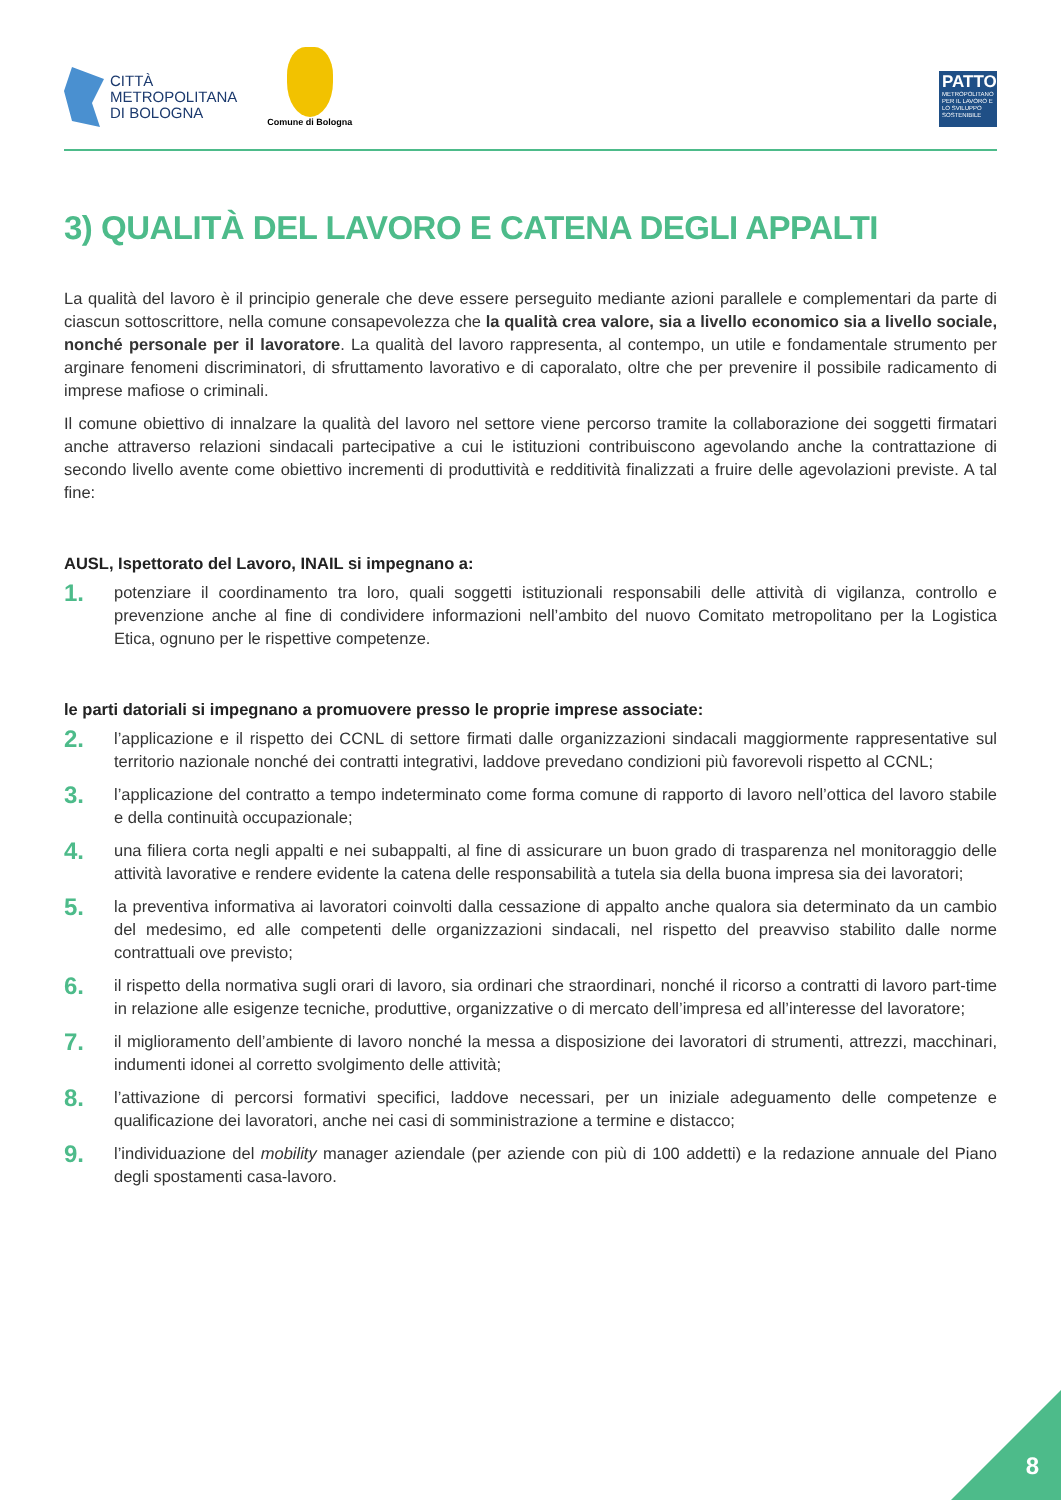CITTÀ
METROPOLITANA
DI BOLOGNA
Comune di Bologna
PATTO
METROPOLITANO PER IL LAVORO E LO SVILUPPO SOSTENIBILE
3) QUALITÀ DEL LAVORO E CATENA DEGLI APPALTI
La qualità del lavoro è il principio generale che deve essere perseguito mediante azioni parallele e complementari da parte di ciascun sottoscrittore, nella comune consapevolezza che la qualità crea valore, sia a livello economico sia a livello sociale, nonché personale per il lavoratore. La qualità del lavoro rappresenta, al contempo, un utile e fondamentale strumento per arginare fenomeni discriminatori, di sfruttamento lavorativo e di caporalato, oltre che per prevenire il possibile radicamento di imprese mafiose o criminali.
Il comune obiettivo di innalzare la qualità del lavoro nel settore viene percorso tramite la collaborazione dei soggetti firmatari anche attraverso relazioni sindacali partecipative a cui le istituzioni contribuiscono agevolando anche la contrattazione di secondo livello avente come obiettivo incrementi di produttività e redditività finalizzati a fruire delle agevolazioni previste. A tal fine:
AUSL, Ispettorato del Lavoro, INAIL si impegnano a:
1.
potenziare il coordinamento tra loro, quali soggetti istituzionali responsabili delle attività di vigilanza, controllo e prevenzione anche al fine di condividere informazioni nell’ambito del nuovo Comitato metropolitano per la Logistica Etica, ognuno per le rispettive competenze.
le parti datoriali si impegnano a promuovere presso le proprie imprese associate:
2.
l’applicazione e il rispetto dei CCNL di settore firmati dalle organizzazioni sindacali maggiormente rappresentative sul territorio nazionale nonché dei contratti integrativi, laddove prevedano condizioni più favorevoli rispetto al CCNL;
3.
l’applicazione del contratto a tempo indeterminato come forma comune di rapporto di lavoro nell’ottica del lavoro stabile e della continuità occupazionale;
4.
una filiera corta negli appalti e nei subappalti, al fine di assicurare un buon grado di trasparenza nel monitoraggio delle attività lavorative e rendere evidente la catena delle responsabilità a tutela sia della buona impresa sia dei lavoratori;
5.
la preventiva informativa ai lavoratori coinvolti dalla cessazione di appalto anche qualora sia determinato da un cambio del medesimo, ed alle competenti delle organizzazioni sindacali, nel rispetto del preavviso stabilito dalle norme contrattuali ove previsto;
6.
il rispetto della normativa sugli orari di lavoro, sia ordinari che straordinari, nonché il ricorso a contratti di lavoro part-time in relazione alle esigenze tecniche, produttive, organizzative o di mercato dell’impresa ed all’interesse del lavoratore;
7.
il miglioramento dell’ambiente di lavoro nonché la messa a disposizione dei lavoratori di strumenti, attrezzi, macchinari, indumenti idonei al corretto svolgimento delle attività;
8.
l’attivazione di percorsi formativi specifici, laddove necessari, per un iniziale adeguamento delle competenze e qualificazione dei lavoratori, anche nei casi di somministrazione a termine e distacco;
9.
l’individuazione del mobility manager aziendale (per aziende con più di 100 addetti) e la redazione annuale del Piano degli spostamenti casa-lavoro.
8